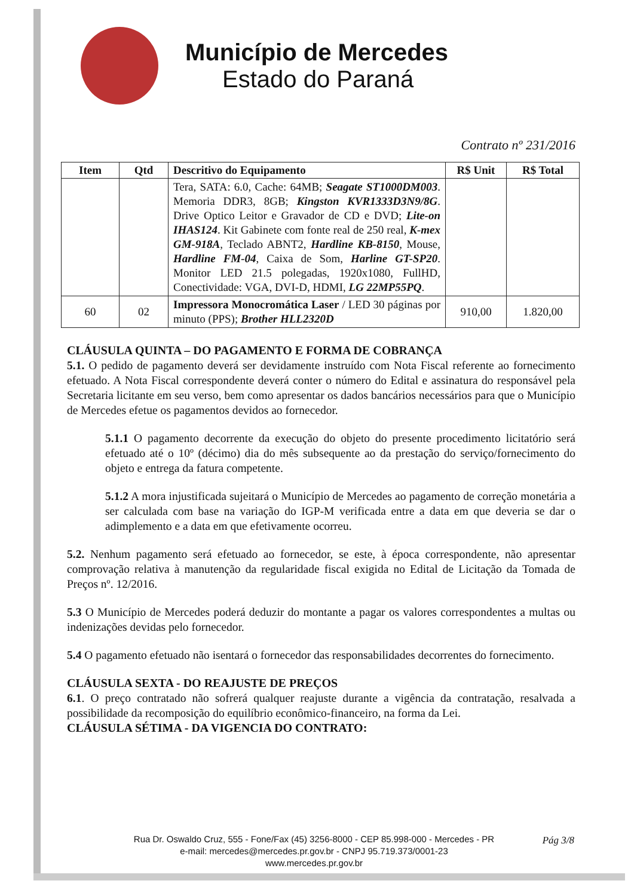Município de Mercedes
Estado do Paraná
Contrato nº 231/2016
| Item | Qtd | Descritivo do Equipamento | R$ Unit | R$ Total |
| --- | --- | --- | --- | --- |
| | | Tera, SATA: 6.0, Cache: 64MB; Seagate ST1000DM003 . Memoria DDR3, 8GB; Kingston KVR1333D3N9/8G . Drive Optico Leitor e Gravador de CD e DVD; Lite-on IHAS124 . Kit Gabinete com fonte real de 250 real, K-mex GM-918A , Teclado ABNT2, Hardline KB-8150 , Mouse, Hardline FM-04 , Caixa de Som, Harline GT-SP20 . Monitor LED 21.5 polegadas, 1920x1080, FullHD, Conectividade: VGA, DVI-D, HDMI, LG 22MP55PQ . | | |
| 60 | 02 | Impressora Monocromática Laser / LED 30 páginas por minuto (PPS); Brother HLL2320D | 910,00 | 1.820,00 |
CLÁUSULA QUINTA – DO PAGAMENTO E FORMA DE COBRANÇA
5.1. O pedido de pagamento deverá ser devidamente instruído com Nota Fiscal referente ao fornecimento efetuado. A Nota Fiscal correspondente deverá conter o número do Edital e assinatura do responsável pela Secretaria licitante em seu verso, bem como apresentar os dados bancários necessários para que o Município de Mercedes efetue os pagamentos devidos ao fornecedor.
5.1.1 O pagamento decorrente da execução do objeto do presente procedimento licitatório será efetuado até o 10º (décimo) dia do mês subsequente ao da prestação do serviço/fornecimento do objeto e entrega da fatura competente.
5.1.2 A mora injustificada sujeitará o Município de Mercedes ao pagamento de correção monetária a ser calculada com base na variação do IGP-M verificada entre a data em que deveria se dar o adimplemento e a data em que efetivamente ocorreu.
5.2. Nenhum pagamento será efetuado ao fornecedor, se este, à época correspondente, não apresentar comprovação relativa à manutenção da regularidade fiscal exigida no Edital de Licitação da Tomada de Preços nº. 12/2016.
5.3 O Município de Mercedes poderá deduzir do montante a pagar os valores correspondentes a multas ou indenizações devidas pelo fornecedor.
5.4 O pagamento efetuado não isentará o fornecedor das responsabilidades decorrentes do fornecimento.
CLÁUSULA SEXTA - DO REAJUSTE DE PREÇOS
6.1. O preço contratado não sofrerá qualquer reajuste durante a vigência da contratação, resalvada a possibilidade da recomposição do equilíbrio econômico-financeiro, na forma da Lei.
CLÁUSULA SÉTIMA - DA VIGENCIA DO CONTRATO:
Rua Dr. Oswaldo Cruz, 555 - Fone/Fax (45) 3256-8000 - CEP 85.998-000 - Mercedes - PR
e-mail: mercedes@mercedes.pr.gov.br - CNPJ 95.719.373/0001-23
www.mercedes.pr.gov.br
Pág 3/8